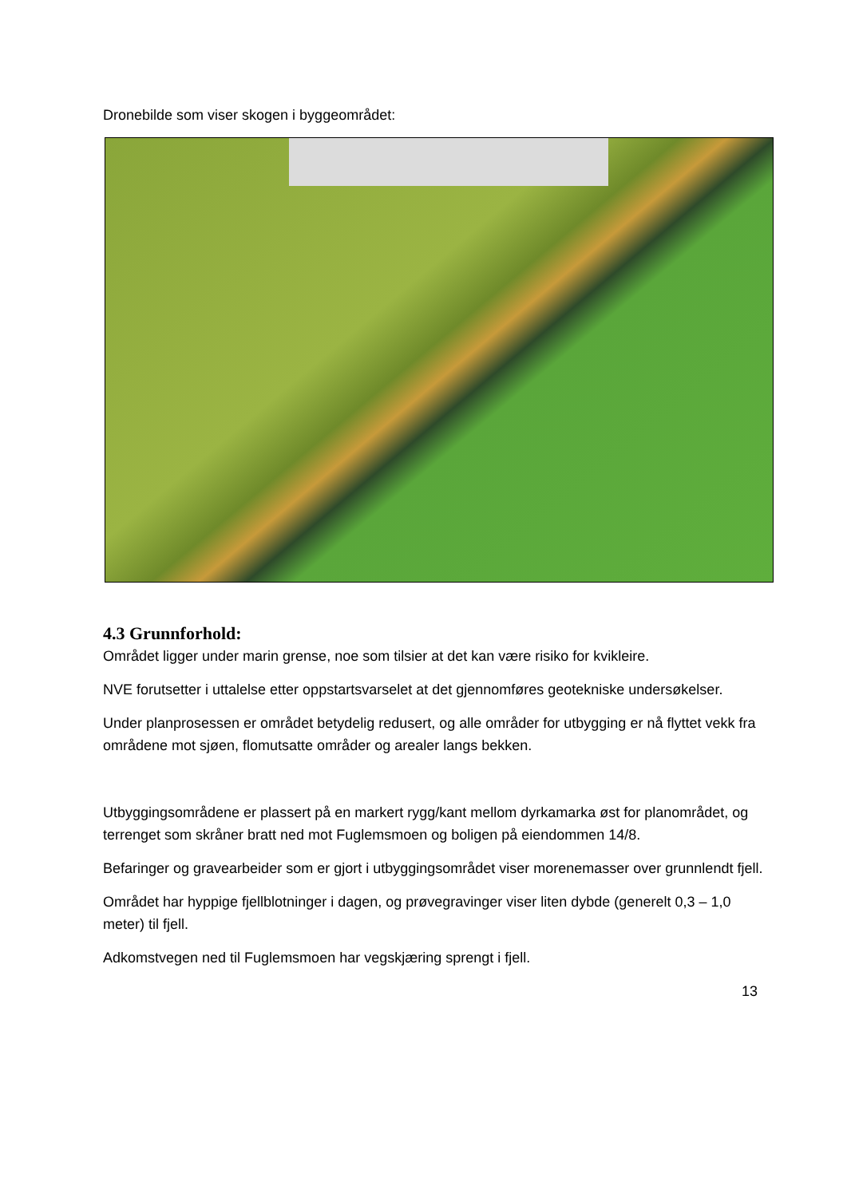Dronebilde som viser skogen i byggeområdet:
4.3 Grunnforhold:
Området ligger under marin grense, noe som tilsier at det kan være risiko for kvikleire.
NVE forutsetter i uttalelse etter oppstartsvarselet at det gjennomføres geotekniske undersøkelser.
Under planprosessen er området betydelig redusert, og alle områder for utbygging er nå flyttet vekk fra områdene mot sjøen, flomutsatte områder og arealer langs bekken.
Utbyggingsområdene er plassert på en markert rygg/kant mellom dyrkamarka øst for planområdet, og terrenget som skråner bratt ned mot Fuglemsmoen og boligen på eiendommen 14/8.
Befaringer og gravearbeider som er gjort i utbyggingsområdet viser morenemasser over grunnlendt fjell.
Området har hyppige fjellblotninger i dagen, og prøvegravinger viser liten dybde (generelt 0,3 – 1,0 meter) til fjell.
Adkomstvegen ned til Fuglemsmoen har vegskjæring sprengt i fjell.
13